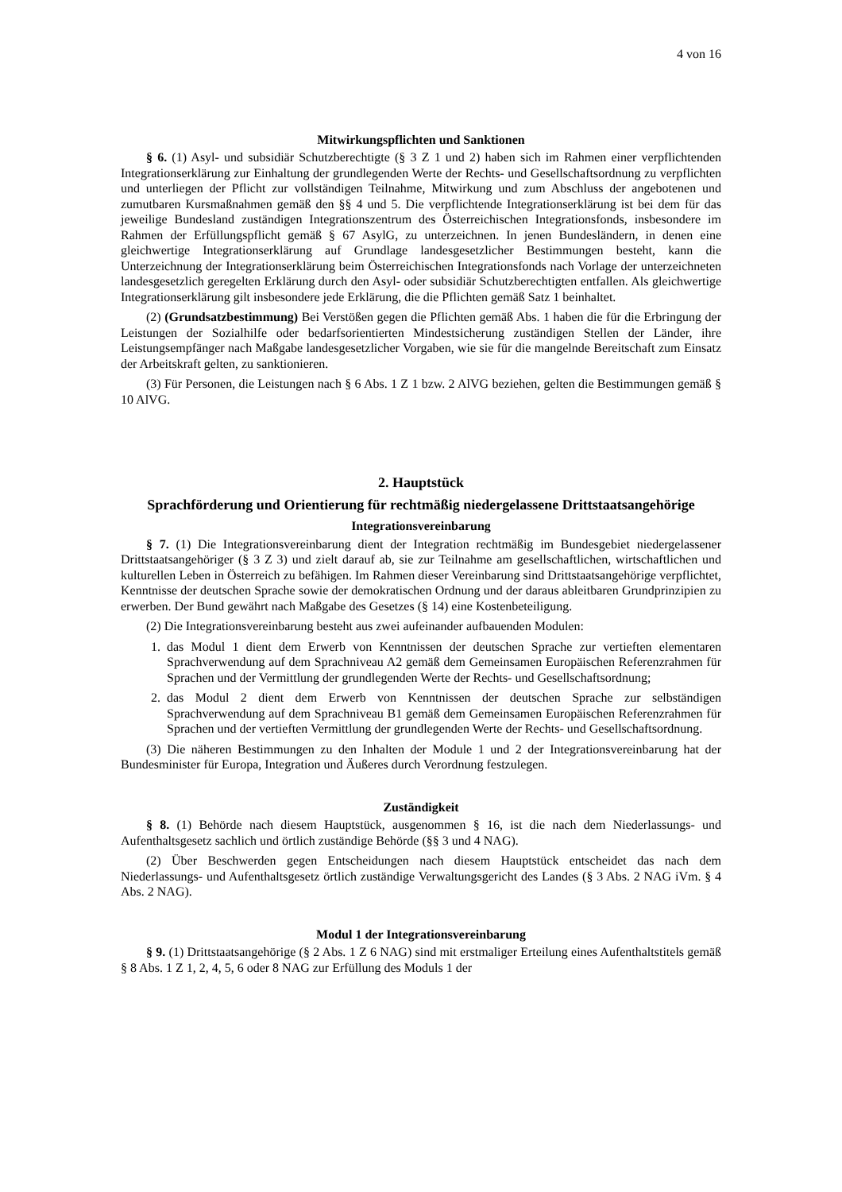4 von 16
Mitwirkungspflichten und Sanktionen
§ 6. (1) Asyl- und subsidiär Schutzberechtigte (§ 3 Z 1 und 2) haben sich im Rahmen einer verpflichtenden Integrationserklärung zur Einhaltung der grundlegenden Werte der Rechts- und Gesellschaftsordnung zu verpflichten und unterliegen der Pflicht zur vollständigen Teilnahme, Mitwirkung und zum Abschluss der angebotenen und zumutbaren Kursmaßnahmen gemäß den §§ 4 und 5. Die verpflichtende Integrationserklärung ist bei dem für das jeweilige Bundesland zuständigen Integrationszentrum des Österreichischen Integrationsfonds, insbesondere im Rahmen der Erfüllungspflicht gemäß § 67 AsylG, zu unterzeichnen. In jenen Bundesländern, in denen eine gleichwertige Integrationserklärung auf Grundlage landesgesetzlicher Bestimmungen besteht, kann die Unterzeichnung der Integrationserklärung beim Österreichischen Integrationsfonds nach Vorlage der unterzeichneten landesgesetzlich geregelten Erklärung durch den Asyl- oder subsidiär Schutzberechtigten entfallen. Als gleichwertige Integrationserklärung gilt insbesondere jede Erklärung, die die Pflichten gemäß Satz 1 beinhaltet.
(2) (Grundsatzbestimmung) Bei Verstößen gegen die Pflichten gemäß Abs. 1 haben die für die Erbringung der Leistungen der Sozialhilfe oder bedarfsorientierten Mindestsicherung zuständigen Stellen der Länder, ihre Leistungsempfänger nach Maßgabe landesgesetzlicher Vorgaben, wie sie für die mangelnde Bereitschaft zum Einsatz der Arbeitskraft gelten, zu sanktionieren.
(3) Für Personen, die Leistungen nach § 6 Abs. 1 Z 1 bzw. 2 AlVG beziehen, gelten die Bestimmungen gemäß § 10 AlVG.
2. Hauptstück
Sprachförderung und Orientierung für rechtmäßig niedergelassene Drittstaatsangehörige
Integrationsvereinbarung
§ 7. (1) Die Integrationsvereinbarung dient der Integration rechtmäßig im Bundesgebiet niedergelassener Drittstaatsangehöriger (§ 3 Z 3) und zielt darauf ab, sie zur Teilnahme am gesellschaftlichen, wirtschaftlichen und kulturellen Leben in Österreich zu befähigen. Im Rahmen dieser Vereinbarung sind Drittstaatsangehörige verpflichtet, Kenntnisse der deutschen Sprache sowie der demokratischen Ordnung und der daraus ableitbaren Grundprinzipien zu erwerben. Der Bund gewährt nach Maßgabe des Gesetzes (§ 14) eine Kostenbeteiligung.
(2) Die Integrationsvereinbarung besteht aus zwei aufeinander aufbauenden Modulen:
1. das Modul 1 dient dem Erwerb von Kenntnissen der deutschen Sprache zur vertieften elementaren Sprachverwendung auf dem Sprachniveau A2 gemäß dem Gemeinsamen Europäischen Referenzrahmen für Sprachen und der Vermittlung der grundlegenden Werte der Rechts- und Gesellschaftsordnung;
2. das Modul 2 dient dem Erwerb von Kenntnissen der deutschen Sprache zur selbständigen Sprachverwendung auf dem Sprachniveau B1 gemäß dem Gemeinsamen Europäischen Referenzrahmen für Sprachen und der vertieften Vermittlung der grundlegenden Werte der Rechts- und Gesellschaftsordnung.
(3) Die näheren Bestimmungen zu den Inhalten der Module 1 und 2 der Integrationsvereinbarung hat der Bundesminister für Europa, Integration und Äußeres durch Verordnung festzulegen.
Zuständigkeit
§ 8. (1) Behörde nach diesem Hauptstück, ausgenommen § 16, ist die nach dem Niederlassungs- und Aufenthaltsgesetz sachlich und örtlich zuständige Behörde (§§ 3 und 4 NAG).
(2) Über Beschwerden gegen Entscheidungen nach diesem Hauptstück entscheidet das nach dem Niederlassungs- und Aufenthaltsgesetz örtlich zuständige Verwaltungsgericht des Landes (§ 3 Abs. 2 NAG iVm. § 4 Abs. 2 NAG).
Modul 1 der Integrationsvereinbarung
§ 9. (1) Drittstaatsangehörige (§ 2 Abs. 1 Z 6 NAG) sind mit erstmaliger Erteilung eines Aufenthaltstitels gemäß § 8 Abs. 1 Z 1, 2, 4, 5, 6 oder 8 NAG zur Erfüllung des Moduls 1 der